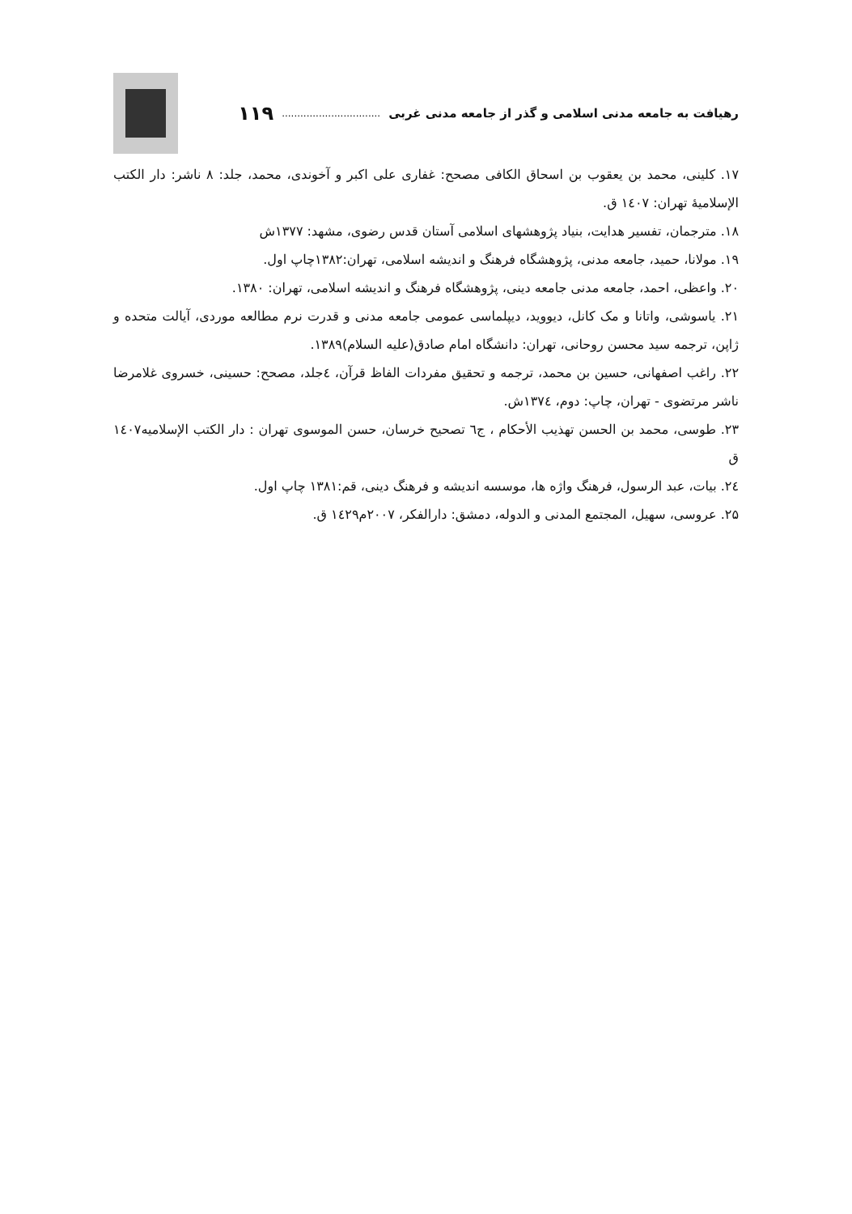رهیافت به جامعه مدنی اسلامی و گذر از جامعه مدنی غربی ................................ ۱۱۹
۱۷. کلینی، محمد بن یعقوب بن اسحاق الکافی مصحح: غفاری علی اکبر و آخوندی، محمد، جلد: ۸ ناشر: دار الکتب الإسلامیهٔ تهران: ۱٤۰۷ ق.
۱۸. مترجمان، تفسیر هدایت، بنیاد پژوهشهای اسلامی آستان قدس رضوی، مشهد: ۱۳۷۷ش
۱۹. مولانا، حمید، جامعه مدنی، پژوهشگاه فرهنگ و اندیشه اسلامی، تهران:۱۳۸۲چاپ اول.
۲۰. واعظی، احمد، جامعه مدنی جامعه دینی، پژوهشگاه فرهنگ و اندیشه اسلامی، تهران: ۱۳۸۰.
۲۱. یاسوشی، واتانا و مک کانل، دیووید، دیپلماسی عمومی جامعه مدنی و قدرت نرم مطالعه موردی، آیالت متحده و ژاپن، ترجمه سید محسن روحانی، تهران: دانشگاه امام صادق(عليه السلام)۱۳۸۹.
۲۲. راغب اصفهانی، حسین بن محمد، ترجمه و تحقیق مفردات الفاظ قرآن، ٤جلد، مصحح: حسینی، خسروی غلامرضا ناشر مرتضوی - تهران، چاپ: دوم، ۱۳۷٤ش.
۲۳. طوسی، محمد بن الحسن تهذیب الأحکام ، ج٦ تصحیح خرسان، حسن الموسوی تهران : دار الکتب الإسلامیه۱٤۰۷ ق
۲٤. بیات، عبد الرسول، فرهنگ واژه ها، موسسه اندیشه و فرهنگ دینی، قم:۱۳۸۱ چاپ اول.
۲۵. عروسی، سهیل، المجتمع المدنی و الدوله، دمشق: دارالفکر، ۲۰۰۷م۱٤۲۹ ق.